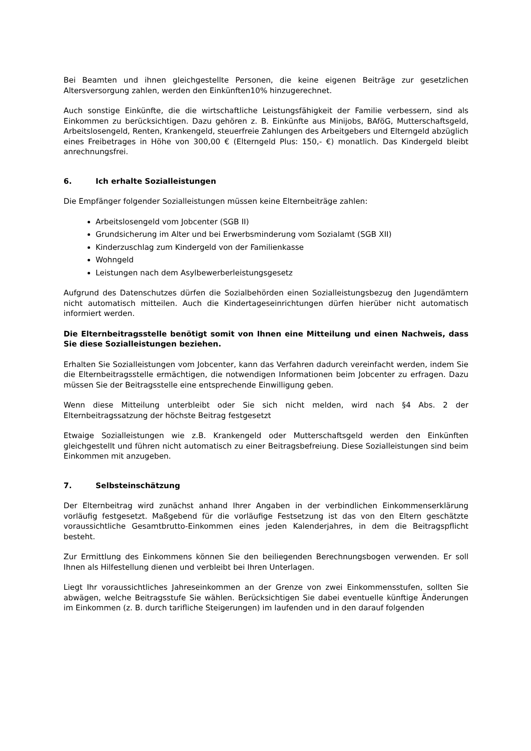Bei Beamten und ihnen gleichgestellte Personen, die keine eigenen Beiträge zur gesetzlichen Altersversorgung zahlen, werden den Einkünften10% hinzugerechnet.
Auch sonstige Einkünfte, die die wirtschaftliche Leistungsfähigkeit der Familie verbessern, sind als Einkommen zu berücksichtigen. Dazu gehören z. B. Einkünfte aus Minijobs, BAföG, Mutterschaftsgeld, Arbeitslosengeld, Renten, Krankengeld, steuerfreie Zahlungen des Arbeitgebers und Elterngeld abzüglich eines Freibetrages in Höhe von 300,00 € (Elterngeld Plus: 150,- €) monatlich. Das Kindergeld bleibt anrechnungsfrei.
6. Ich erhalte Sozialleistungen
Die Empfänger folgender Sozialleistungen müssen keine Elternbeiträge zahlen:
Arbeitslosengeld vom Jobcenter (SGB II)
Grundsicherung im Alter und bei Erwerbsminderung vom Sozialamt (SGB XII)
Kinderzuschlag zum Kindergeld von der Familienkasse
Wohngeld
Leistungen nach dem Asylbewerberleistungsgesetz
Aufgrund des Datenschutzes dürfen die Sozialbehörden einen Sozialleistungsbezug den Jugendämtern nicht automatisch mitteilen. Auch die Kindertageseinrichtungen dürfen hierüber nicht automatisch informiert werden.
Die Elternbeitragsstelle benötigt somit von Ihnen eine Mitteilung und einen Nachweis, dass Sie diese Sozialleistungen beziehen.
Erhalten Sie Sozialleistungen vom Jobcenter, kann das Verfahren dadurch vereinfacht werden, indem Sie die Elternbeitragsstelle ermächtigen, die notwendigen Informationen beim Jobcenter zu erfragen. Dazu müssen Sie der Beitragsstelle eine entsprechende Einwilligung geben.
Wenn diese Mitteilung unterbleibt oder Sie sich nicht melden, wird nach §4 Abs. 2 der Elternbeitragssatzung der höchste Beitrag festgesetzt
Etwaige Sozialleistungen wie z.B. Krankengeld oder Mutterschaftsgeld werden den Einkünften gleichgestellt und führen nicht automatisch zu einer Beitragsbefreiung. Diese Sozialleistungen sind beim Einkommen mit anzugeben.
7. Selbsteinschätzung
Der Elternbeitrag wird zunächst anhand Ihrer Angaben in der verbindlichen Einkommenserklärung vorläufig festgesetzt. Maßgebend für die vorläufige Festsetzung ist das von den Eltern geschätzte voraussichtliche Gesamtbrutto-Einkommen eines jeden Kalenderjahres, in dem die Beitragspflicht besteht.
Zur Ermittlung des Einkommens können Sie den beiliegenden Berechnungsbogen verwenden. Er soll Ihnen als Hilfestellung dienen und verbleibt bei Ihren Unterlagen.
Liegt Ihr voraussichtliches Jahreseinkommen an der Grenze von zwei Einkommensstufen, sollten Sie abwägen, welche Beitragsstufe Sie wählen. Berücksichtigen Sie dabei eventuelle künftige Änderungen im Einkommen (z. B. durch tarifliche Steigerungen) im laufenden und in den darauf folgenden